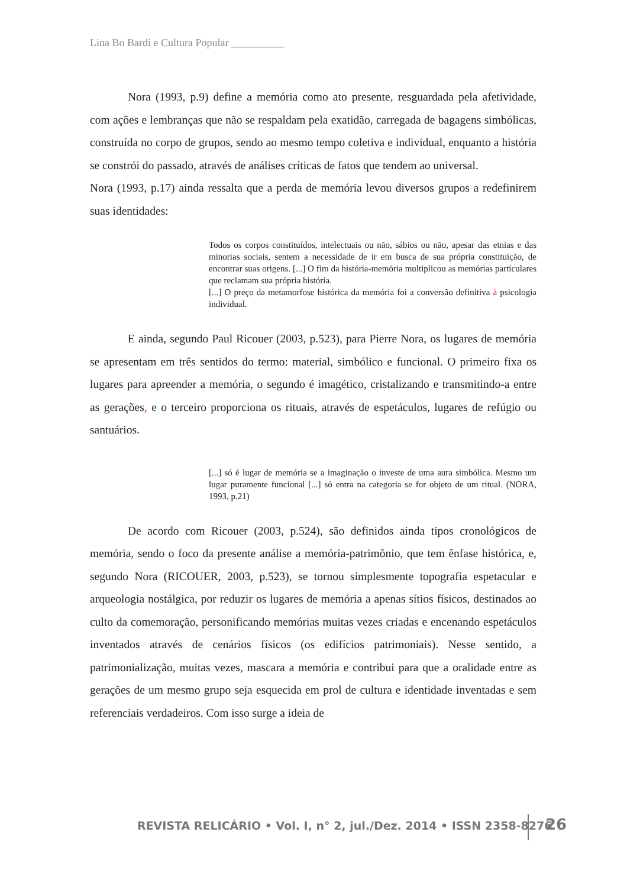Lina Bo Bardi e Cultura Popular __________
Nora (1993, p.9) define a memória como ato presente, resguardada pela afetividade, com ações e lembranças que não se respaldam pela exatidão, carregada de bagagens simbólicas, construída no corpo de grupos, sendo ao mesmo tempo coletiva e individual, enquanto a história se constrói do passado, através de análises críticas de fatos que tendem ao universal.
Nora (1993, p.17) ainda ressalta que a perda de memória levou diversos grupos a redefinirem suas identidades:
Todos os corpos constituídos, intelectuais ou não, sábios ou não, apesar das etnias e das minorias sociais, sentem a necessidade de ir em busca de sua própria constituição, de encontrar suas origens. [...] O fim da história-memória multiplicou as memórias particulares que reclamam sua própria história.
[...] O preço da metamorfose histórica da memória foi a conversão definitiva à psicologia individual.
E ainda, segundo Paul Ricouer (2003, p.523), para Pierre Nora, os lugares de memória se apresentam em três sentidos do termo: material, simbólico e funcional. O primeiro fixa os lugares para apreender a memória, o segundo é imagético, cristalizando e transmitindo-a entre as gerações, e o terceiro proporciona os rituais, através de espetáculos, lugares de refúgio ou santuários.
[...] só é lugar de memória se a imaginação o investe de uma aura simbólica. Mesmo um lugar puramente funcional [...] só entra na categoria se for objeto de um ritual. (NORA, 1993, p.21)
De acordo com Ricouer (2003, p.524), são definidos ainda tipos cronológicos de memória, sendo o foco da presente análise a memória-patrimônio, que tem ênfase histórica, e, segundo Nora (RICOUER, 2003, p.523), se tornou simplesmente topografia espetacular e arqueologia nostálgica, por reduzir os lugares de memória a apenas sítios físicos, destinados ao culto da comemoração, personificando memórias muitas vezes criadas e encenando espetáculos inventados através de cenários físicos (os edifícios patrimoniais). Nesse sentido, a patrimonialização, muitas vezes, mascara a memória e contribui para que a oralidade entre as gerações de um mesmo grupo seja esquecida em prol de cultura e identidade inventadas e sem referenciais verdadeiros. Com isso surge a ideia de
REVISTA RELICÁRIO • Vol. I, n° 2, jul./Dez. 2014 • ISSN 2358-8276
26